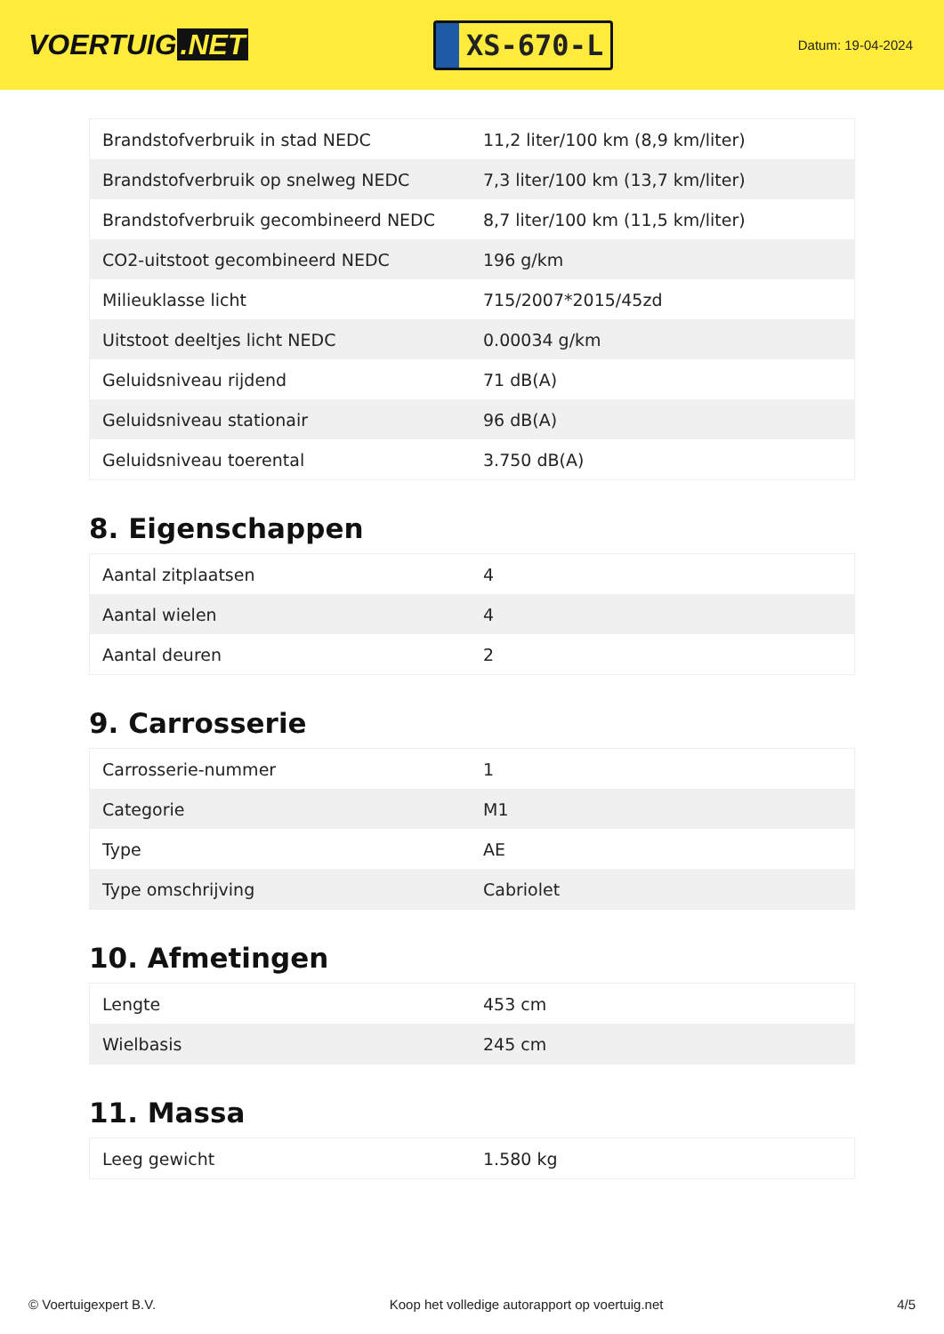VOERTUIG.NET
XS-670-L
Datum: 19-04-2024
| Brandstofverbruik in stad NEDC | 11,2 liter/100 km (8,9 km/liter) |
| Brandstofverbruik op snelweg NEDC | 7,3 liter/100 km (13,7 km/liter) |
| Brandstofverbruik gecombineerd NEDC | 8,7 liter/100 km (11,5 km/liter) |
| CO2-uitstoot gecombineerd NEDC | 196 g/km |
| Milieuklasse licht | 715/2007*2015/45zd |
| Uitstoot deeltjes licht NEDC | 0.00034 g/km |
| Geluidsniveau rijdend | 71 dB(A) |
| Geluidsniveau stationair | 96 dB(A) |
| Geluidsniveau toerental | 3.750 dB(A) |
8. Eigenschappen
| Aantal zitplaatsen | 4 |
| Aantal wielen | 4 |
| Aantal deuren | 2 |
9. Carrosserie
| Carrosserie-nummer | 1 |
| Categorie | M1 |
| Type | AE |
| Type omschrijving | Cabriolet |
10. Afmetingen
| Lengte | 453 cm |
| Wielbasis | 245 cm |
11. Massa
| Leeg gewicht | 1.580 kg |
© Voertuigexpert B.V. Koop het volledige autorapport op voertuig.net 4/5